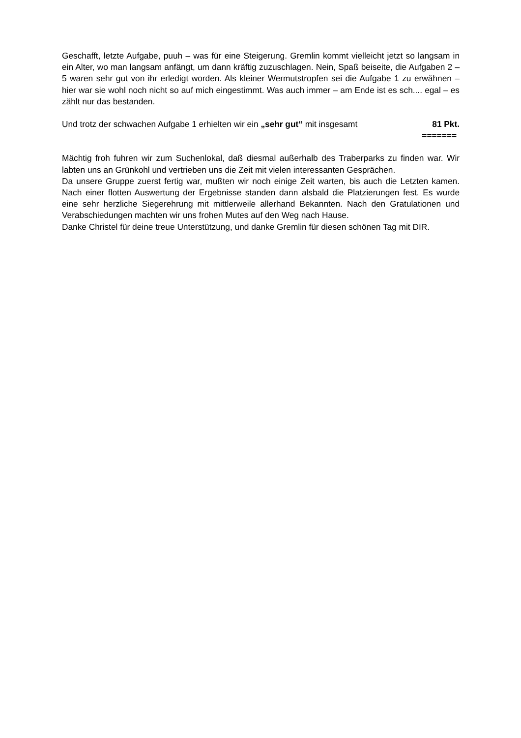Geschafft, letzte Aufgabe, puuh – was für eine Steigerung. Gremlin kommt vielleicht jetzt so langsam in ein Alter, wo man langsam anfängt, um dann kräftig zuzuschlagen. Nein, Spaß beiseite, die Aufgaben 2 – 5 waren sehr gut von ihr erledigt worden. Als kleiner Wermutstropfen sei die Aufgabe 1 zu erwähnen – hier war sie wohl noch nicht so auf mich eingestimmt. Was auch immer – am Ende ist es sch.... egal – es zählt nur das bestanden.
Und trotz der schwachen Aufgabe 1 erhielten wir ein „sehr gut“ mit insgesamt 81 Pkt.
=======
Mächtig froh fuhren wir zum Suchenlokal, daß diesmal außerhalb des Traberparks zu finden war. Wir labten uns an Grünkohl und vertrieben uns die Zeit mit vielen interessanten Gesprächen.
Da unsere Gruppe zuerst fertig war, mußten wir noch einige Zeit warten, bis auch die Letzten kamen. Nach einer flotten Auswertung der Ergebnisse standen dann alsbald die Platzierungen fest. Es wurde eine sehr herzliche Siegerehrung mit mittlerweile allerhand Bekannten. Nach den Gratulationen und Verabschiedungen machten wir uns frohen Mutes auf den Weg nach Hause.
Danke Christel für deine treue Unterstützung, und danke Gremlin für diesen schönen Tag mit DIR.